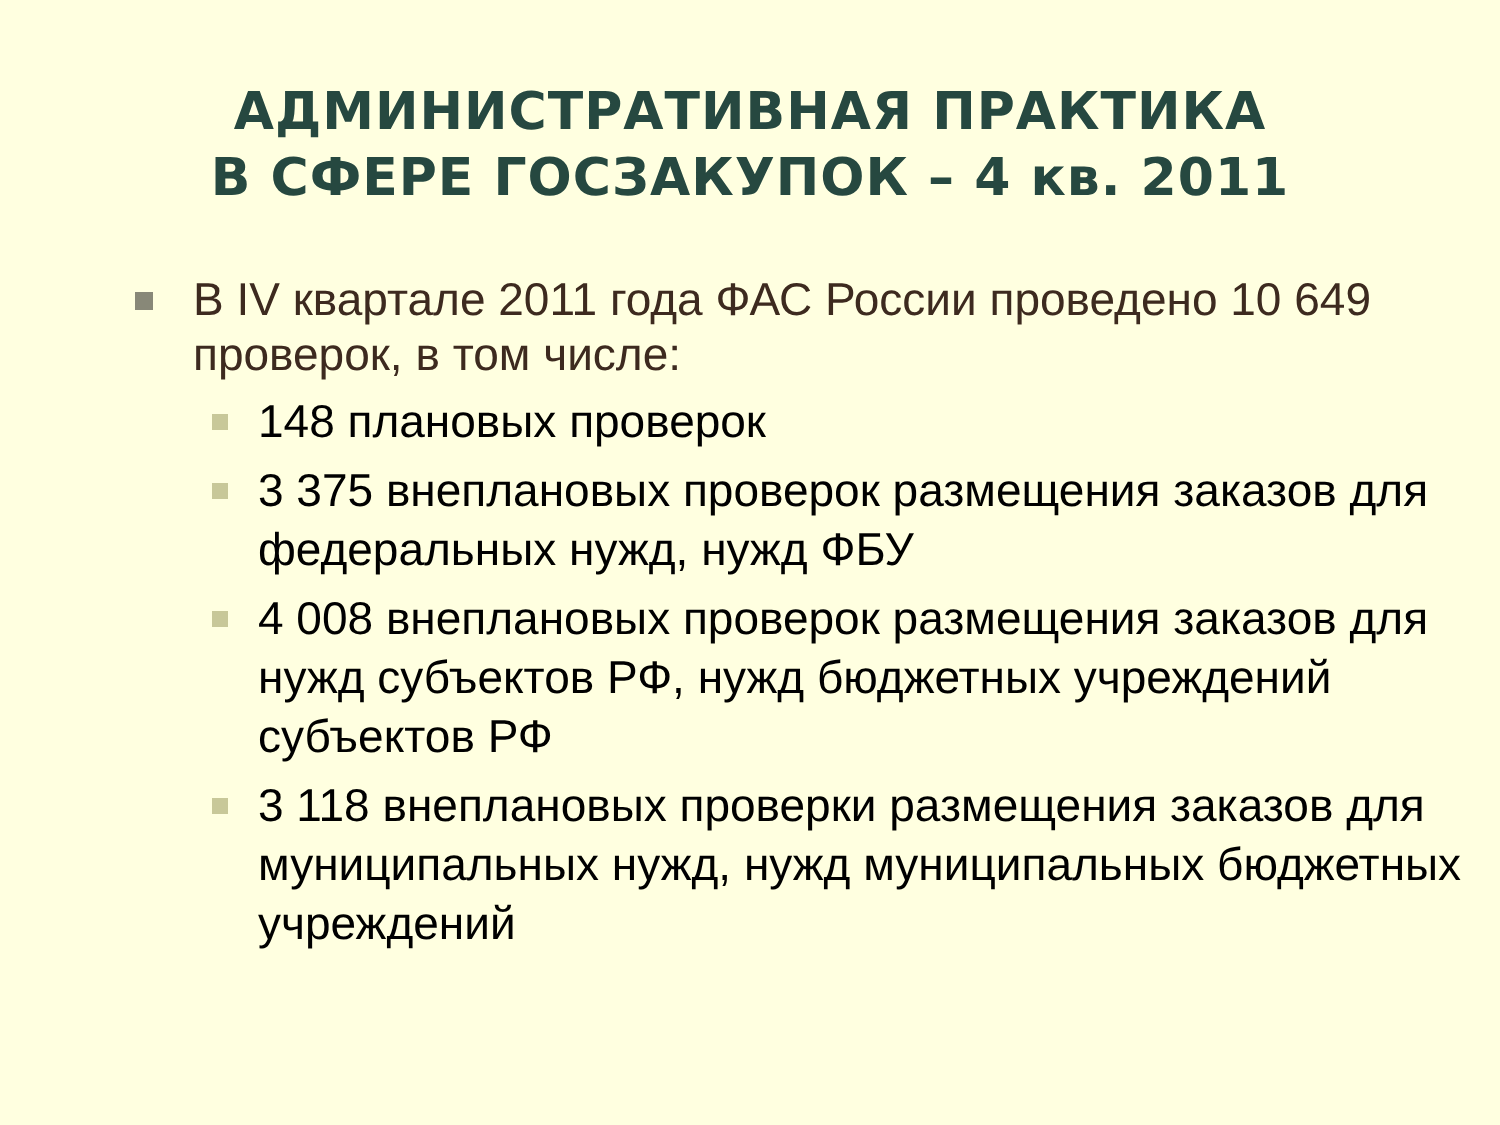АДМИНИСТРАТИВНАЯ ПРАКТИКА
В СФЕРЕ ГОСЗАКУПОК – 4 кв. 2011
В IV квартале 2011 года ФАС России проведено 10 649 проверок, в том числе:
148 плановых проверок
3 375 внеплановых проверок размещения заказов для федеральных нужд, нужд ФБУ
4 008 внеплановых проверок размещения заказов для нужд субъектов РФ, нужд бюджетных учреждений субъектов РФ
3 118 внеплановых проверки размещения заказов для муниципальных нужд, нужд муниципальных бюджетных учреждений